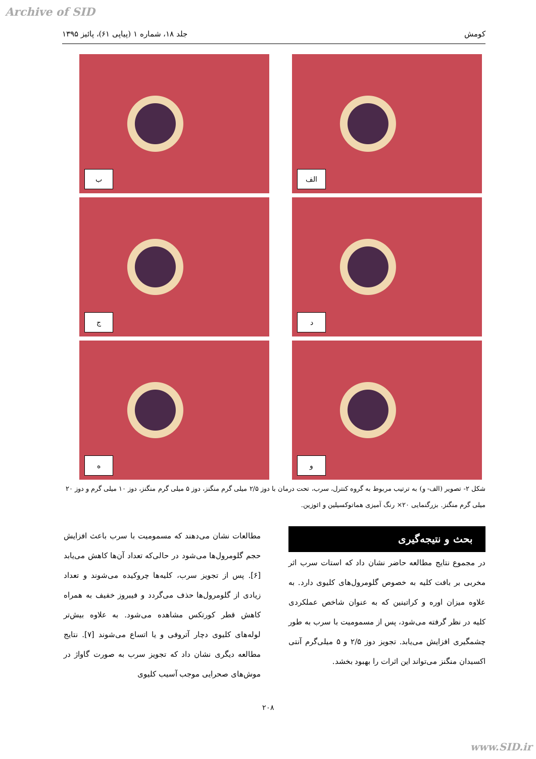Archive of SID
کومش جلد ۱۸، شماره ۱ (پیاپی ۶۱)، پائیز ۱۳۹۵
الف
ب
د
ج
و
ه
شکل ۲- تصویر (الف- و) به ترتیب مربوط به گروه کنترل، سرب، تحت درمان با دوز ۲/۵ میلی گرم منگنز، دوز ۵ میلی گرم منگنز، دوز ۱۰ میلی گرم و دوز ۲۰ میلی گرم منگنز. بزرگنمایی ۲۰× رنگ آمیزی هماتوکسیلین و ائوزین.
بحث و نتیجه‌گیری
در مجموع نتایج مطالعه حاضر نشان داد که استات سرب اثر مخربی بر بافت کلیه به خصوص گلومرول‌های کلیوی دارد. به علاوه میزان اوره و کراتینین که به عنوان شاخص عملکردی کلیه در نظر گرفته می‌شود، پس از مسمومیت با سرب به طور چشمگیری افزایش می‌یابد. تجویز دوز ۲/۵ و ۵ میلی‌گرم آنتی اکسیدان منگنز می‌تواند این اثرات را بهبود بخشد.
مطالعات نشان می‌دهند که مسمومیت با سرب باعث افزایش حجم گلومرول‌ها می‌شود در حالی‌که تعداد آن‌ها کاهش می‌یابد [۶]. پس از تجویز سرب، کلیه‌ها چروکیده می‌شوند و تعداد زیادی از گلومرول‌ها حذف می‌گردد و فیبروز خفیف به همراه کاهش قطر کورتکس مشاهده می‌شود. به علاوه بیش‌تر لوله‌های کلیوی دچار آتروفی و یا اتساع می‌شوند [۷]. نتایج مطالعه دیگری نشان داد که تجویز سرب به صورت گاواژ در موش‌های صحرایی موجب آسیب کلیوی
۲۰۸
www.SID.ir